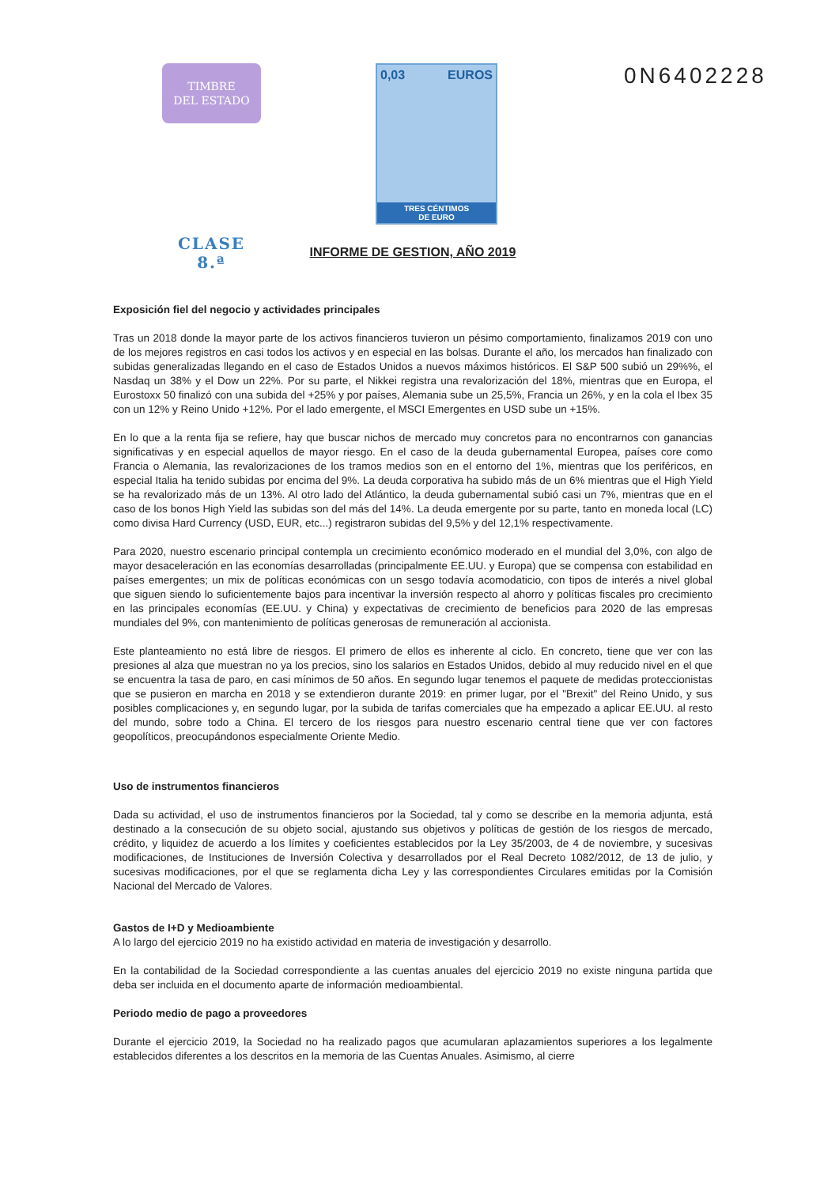TIMBRE
DEL ESTADO
CLASE 8.ª
0,03 EUROS
TRES CÉNTIMOS
DE EURO
0N6402228
INFORME DE GESTION, AÑO 2019
Exposición fiel del negocio y actividades principales
Tras un 2018 donde la mayor parte de los activos financieros tuvieron un pésimo comportamiento, finalizamos 2019 con uno de los mejores registros en casi todos los activos y en especial en las bolsas. Durante el año, los mercados han finalizado con subidas generalizadas llegando en el caso de Estados Unidos a nuevos máximos históricos. El S&P 500 subió un 29%%, el Nasdaq un 38% y el Dow un 22%. Por su parte, el Nikkei registra una revalorización del 18%, mientras que en Europa, el Eurostoxx 50 finalizó con una subida del +25% y por países, Alemania sube un 25,5%, Francia un 26%, y en la cola el Ibex 35 con un 12% y Reino Unido +12%. Por el lado emergente, el MSCI Emergentes en USD sube un +15%.
En lo que a la renta fija se refiere, hay que buscar nichos de mercado muy concretos para no encontrarnos con ganancias significativas y en especial aquellos de mayor riesgo. En el caso de la deuda gubernamental Europea, países core como Francia o Alemania, las revalorizaciones de los tramos medios son en el entorno del 1%, mientras que los periféricos, en especial Italia ha tenido subidas por encima del 9%. La deuda corporativa ha subido más de un 6% mientras que el High Yield se ha revalorizado más de un 13%. Al otro lado del Atlántico, la deuda gubernamental subió casi un 7%, mientras que en el caso de los bonos High Yield las subidas son del más del 14%. La deuda emergente por su parte, tanto en moneda local (LC) como divisa Hard Currency (USD, EUR, etc...) registraron subidas del 9,5% y del 12,1% respectivamente.
Para 2020, nuestro escenario principal contempla un crecimiento económico moderado en el mundial del 3,0%, con algo de mayor desaceleración en las economías desarrolladas (principalmente EE.UU. y Europa) que se compensa con estabilidad en países emergentes; un mix de políticas económicas con un sesgo todavía acomodaticio, con tipos de interés a nivel global que siguen siendo lo suficientemente bajos para incentivar la inversión respecto al ahorro y políticas fiscales pro crecimiento en las principales economías (EE.UU. y China) y expectativas de crecimiento de beneficios para 2020 de las empresas mundiales del 9%, con mantenimiento de políticas generosas de remuneración al accionista.
Este planteamiento no está libre de riesgos. El primero de ellos es inherente al ciclo. En concreto, tiene que ver con las presiones al alza que muestran no ya los precios, sino los salarios en Estados Unidos, debido al muy reducido nivel en el que se encuentra la tasa de paro, en casi mínimos de 50 años. En segundo lugar tenemos el paquete de medidas proteccionistas que se pusieron en marcha en 2018 y se extendieron durante 2019: en primer lugar, por el "Brexit" del Reino Unido, y sus posibles complicaciones y, en segundo lugar, por la subida de tarifas comerciales que ha empezado a aplicar EE.UU. al resto del mundo, sobre todo a China. El tercero de los riesgos para nuestro escenario central tiene que ver con factores geopolíticos, preocupándonos especialmente Oriente Medio.
Uso de instrumentos financieros
Dada su actividad, el uso de instrumentos financieros por la Sociedad, tal y como se describe en la memoria adjunta, está destinado a la consecución de su objeto social, ajustando sus objetivos y políticas de gestión de los riesgos de mercado, crédito, y liquidez de acuerdo a los límites y coeficientes establecidos por la Ley 35/2003, de 4 de noviembre, y sucesivas modificaciones, de Instituciones de Inversión Colectiva y desarrollados por el Real Decreto 1082/2012, de 13 de julio, y sucesivas modificaciones, por el que se reglamenta dicha Ley y las correspondientes Circulares emitidas por la Comisión Nacional del Mercado de Valores.
Gastos de I+D y Medioambiente
A lo largo del ejercicio 2019 no ha existido actividad en materia de investigación y desarrollo.
En la contabilidad de la Sociedad correspondiente a las cuentas anuales del ejercicio 2019 no existe ninguna partida que deba ser incluida en el documento aparte de información medioambiental.
Periodo medio de pago a proveedores
Durante el ejercicio 2019, la Sociedad no ha realizado pagos que acumularan aplazamientos superiores a los legalmente establecidos diferentes a los descritos en la memoria de las Cuentas Anuales. Asimismo, al cierre